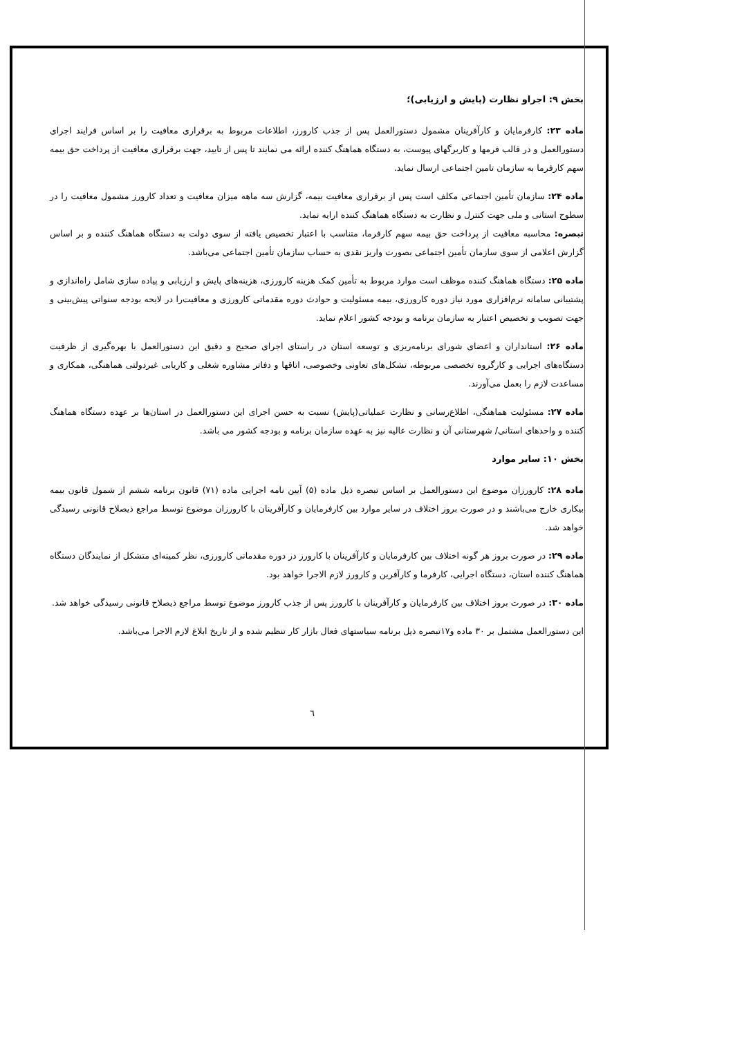بخش ۹: اجراو نظارت (پایش و ارزیابی)؛
ماده ۲۳: کارفرمایان و کارآفرینان مشمول دستورالعمل پس از جذب کارورز، اطلاعات مربوط به برقراری معافیت را بر اساس فرایند اجرای دستورالعمل و در قالب فرمها و کاربرگهای پیوست، به دستگاه هماهنگ کننده ارائه می نمایند تا پس از تایید، جهت برقراری معافیت از پرداخت حق بیمه سهم کارفرما به سازمان تامین اجتماعی ارسال نماید.
ماده ۲۴: سازمان تأمین اجتماعی مکلف است پس از برقراری معافیت بیمه، گزارش سه ماهه میزان معافیت و تعداد کارورز مشمول معافیت را در سطوح استانی و ملی جهت کنترل و نظارت به دستگاه هماهنگ کننده ارایه نماید.
تبصره: محاسبه معافیت از پرداخت حق بیمه سهم کارفرما، متناسب با اعتبار تخصیص یافته از سوی دولت به دستگاه هماهنگ کننده و بر اساس گزارش اعلامی از سوی سازمان تأمین اجتماعی بصورت واریز نقدی به حساب سازمان تأمین اجتماعی می‌باشد.
ماده ۲۵: دستگاه هماهنگ کننده موظف است موارد مربوط به تأمین کمک هزینه کارورزی، هزینه‌های پایش و ارزیابی و پیاده سازی شامل راه‌اندازی و پشتیبانی سامانه نرم‌افزاری مورد نیاز دوره کارورزی، بیمه مسئولیت و حوادث دوره مقدماتی کارورزی و معافیت‌را در لایحه بودجه سنواتی پیش‌بینی و جهت تصویب و تخصیص اعتبار به سازمان برنامه و بودجه کشور اعلام نماید.
ماده ۲۶: استانداران و اعضای شورای برنامه‌ریزی و توسعه استان در راستای اجرای صحیح و دقیق این دستورالعمل با بهره‌گیری از ظرفیت دستگاه‌های اجرایی و کارگروه تخصصی مربوطه، تشکل‌های تعاونی وخصوصی، اتاقها و دفاتر مشاوره شغلی و کاریابی غیردولتی هماهنگی، همکاری و مساعدت لازم را بعمل می‌آورند.
ماده ۲۷: مسئولیت هماهنگی، اطلاع‌رسانی و نظارت عملیاتی(پایش) نسبت به حسن اجرای این دستورالعمل در استان‌ها بر عهده دستگاه هماهنگ کننده و واحدهای استانی/ شهرستانی آن و نظارت عالیه نیز به عهده سازمان برنامه و بودجه کشور می باشد.
بخش ۱۰: سایر موارد
ماده ۲۸: کارورزان موضوع این دستورالعمل بر اساس تبصره ذیل ماده (۵) آیین نامه اجرایی ماده (۷۱) قانون برنامه ششم از شمول قانون بیمه بیکاری خارج می‌باشند و در صورت بروز اختلاف در سایر موارد بین کارفرمایان و کارآفرینان با کارورزان موضوع توسط مراجع ذیصلاح قانونی رسیدگی خواهد شد.
ماده ۲۹: در صورت بروز هر گونه اختلاف بین کارفرمایان و کارآفرینان با کارورز در دوره مقدماتی کارورزی، نظر کمیته‌ای متشکل از نمایندگان دستگاه هماهنگ کننده استان، دستگاه اجرایی، کارفرما و کارآفرین و کارورز لازم الاجرا خواهد بود.
ماده ۳۰: در صورت بروز اختلاف بین کارفرمایان و کارآفرینان با کارورز پس از جذب کارورز موضوع توسط مراجع ذیصلاح قانونی رسیدگی خواهد شد.
این دستورالعمل مشتمل بر ۳۰ ماده و۱۷تبصره ذیل برنامه سیاستهای فعال بازار کار تنظیم شده و از تاریخ ابلاغ لازم الاجرا می‌باشد.
٦